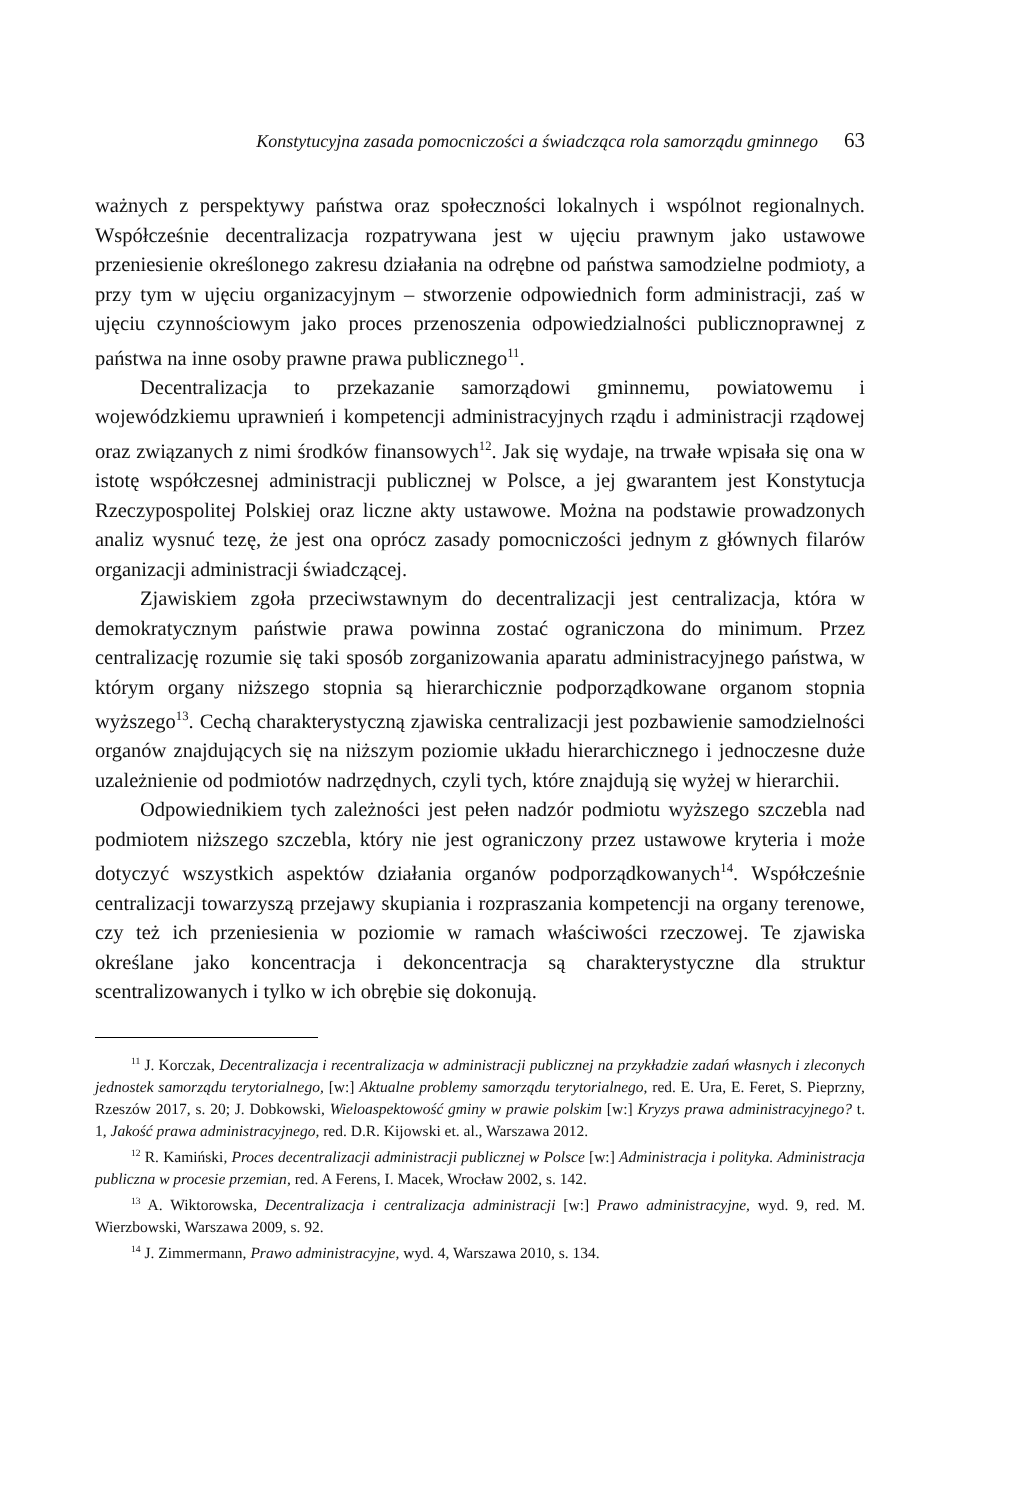Konstytucyjna zasada pomocniczości a świadcząca rola samorządu gminnego 63
ważnych z perspektywy państwa oraz społeczności lokalnych i wspólnot regionalnych. Współcześnie decentralizacja rozpatrywana jest w ujęciu prawnym jako ustawowe przeniesienie określonego zakresu działania na odrębne od państwa samodzielne podmioty, a przy tym w ujęciu organizacyjnym – stworzenie odpowiednich form administracji, zaś w ujęciu czynnościowym jako proces przenoszenia odpowiedzialności publicznoprawnej z państwa na inne osoby prawne prawa publicznego<sup>11</sup>.
Decentralizacja to przekazanie samorządowi gminnemu, powiatowemu i wojewódzkiemu uprawnień i kompetencji administracyjnych rządu i administracji rządowej oraz związanych z nimi środków finansowych<sup>12</sup>. Jak się wydaje, na trwałe wpisała się ona w istotę współczesnej administracji publicznej w Polsce, a jej gwarantem jest Konstytucja Rzeczypospolitej Polskiej oraz liczne akty ustawowe. Można na podstawie prowadzonych analiz wysnuć tezę, że jest ona oprócz zasady pomocniczości jednym z głównych filarów organizacji administracji świadczącej.
Zjawiskiem zgoła przeciwstawnym do decentralizacji jest centralizacja, która w demokratycznym państwie prawa powinna zostać ograniczona do minimum. Przez centralizację rozumie się taki sposób zorganizowania aparatu administracyjnego państwa, w którym organy niższego stopnia są hierarchicznie podporządkowane organom stopnia wyższego<sup>13</sup>. Cechą charakterystyczną zjawiska centralizacji jest pozbawienie samodzielności organów znajdujących się na niższym poziomie układu hierarchicznego i jednoczesne duże uzależnienie od podmiotów nadrzędnych, czyli tych, które znajdują się wyżej w hierarchii.
Odpowiednikiem tych zależności jest pełen nadzór podmiotu wyższego szczebla nad podmiotem niższego szczebla, który nie jest ograniczony przez ustawowe kryteria i może dotyczyć wszystkich aspektów działania organów podporządkowanych<sup>14</sup>. Współcześnie centralizacji towarzyszą przejawy skupiania i rozpraszania kompetencji na organy terenowe, czy też ich przeniesienia w poziomie w ramach właściwości rzeczowej. Te zjawiska określane jako koncentracja i dekoncentracja są charakterystyczne dla struktur scentralizowanych i tylko w ich obrębie się dokonują.
<sup>11</sup> J. Korczak, Decentralizacja i recentralizacja w administracji publicznej na przykładzie zadań własnych i zleconych jednostek samorządu terytorialnego, [w:] Aktualne problemy samorządu terytorialnego, red. E. Ura, E. Feret, S. Pieprzny, Rzeszów 2017, s. 20; J. Dobkowski, Wieloaspektowość gminy w prawie polskim [w:] Kryzys prawa administracyjnego? t. 1, Jakość prawa administracyjnego, red. D.R. Kijowski et. al., Warszawa 2012.
<sup>12</sup> R. Kamiński, Proces decentralizacji administracji publicznej w Polsce [w:] Administracja i polityka. Administracja publiczna w procesie przemian, red. A Ferens, I. Macek, Wrocław 2002, s. 142.
<sup>13</sup> A. Wiktorowska, Decentralizacja i centralizacja administracji [w:] Prawo administracyjne, wyd. 9, red. M. Wierzbowski, Warszawa 2009, s. 92.
<sup>14</sup> J. Zimmermann, Prawo administracyjne, wyd. 4, Warszawa 2010, s. 134.